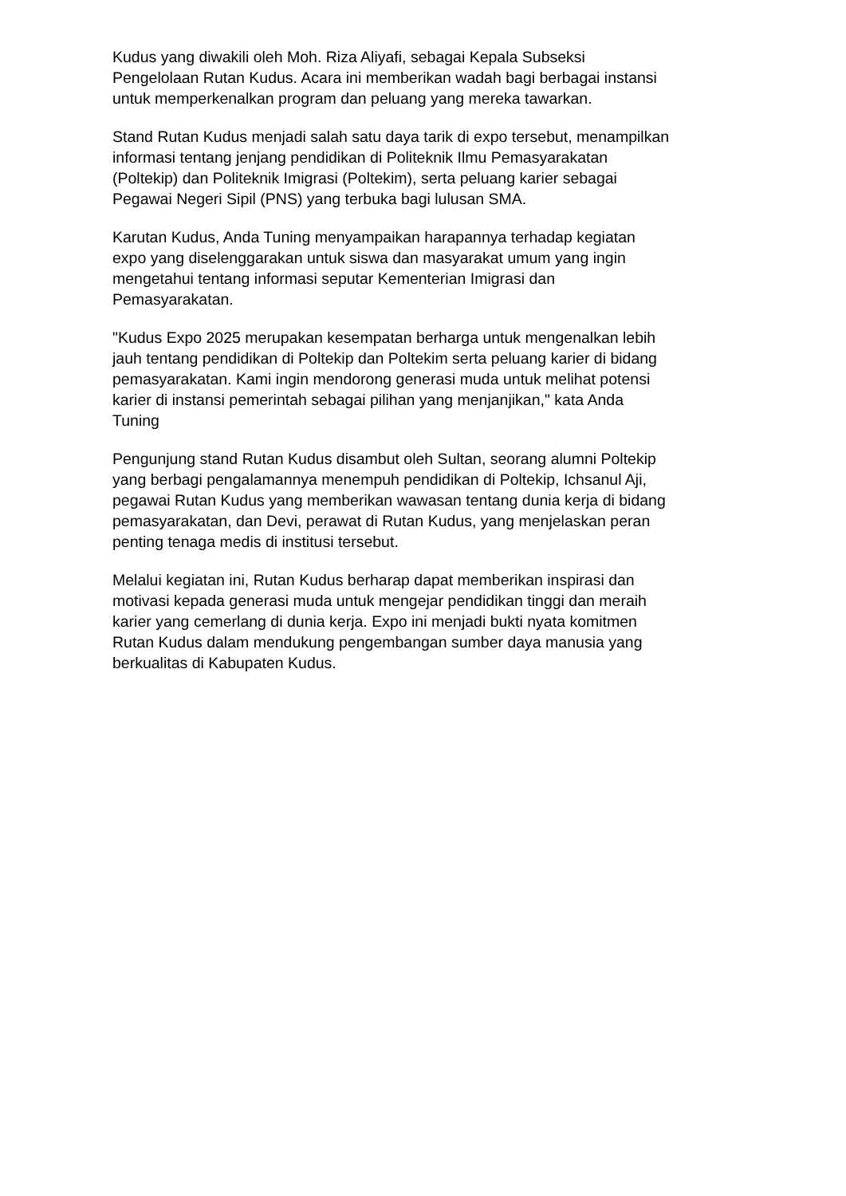Kudus yang diwakili oleh Moh. Riza Aliyafi, sebagai Kepala Subseksi
Pengelolaan Rutan Kudus. Acara ini memberikan wadah bagi berbagai instansi
untuk memperkenalkan program dan peluang yang mereka tawarkan.
Stand Rutan Kudus menjadi salah satu daya tarik di expo tersebut, menampilkan
informasi tentang jenjang pendidikan di Politeknik Ilmu Pemasyarakatan
(Poltekip) dan Politeknik Imigrasi (Poltekim), serta peluang karier sebagai
Pegawai Negeri Sipil (PNS) yang terbuka bagi lulusan SMA.
Karutan Kudus, Anda Tuning menyampaikan harapannya terhadap kegiatan
expo yang diselenggarakan untuk siswa dan masyarakat umum yang ingin
mengetahui tentang informasi seputar Kementerian Imigrasi dan
Pemasyarakatan.
"Kudus Expo 2025 merupakan kesempatan berharga untuk mengenalkan lebih
jauh tentang pendidikan di Poltekip dan Poltekim serta peluang karier di bidang
pemasyarakatan. Kami ingin mendorong generasi muda untuk melihat potensi
karier di instansi pemerintah sebagai pilihan yang menjanjikan," kata Anda
Tuning
Pengunjung stand Rutan Kudus disambut oleh Sultan, seorang alumni Poltekip
yang berbagi pengalamannya menempuh pendidikan di Poltekip, Ichsanul Aji,
pegawai Rutan Kudus yang memberikan wawasan tentang dunia kerja di bidang
pemasyarakatan, dan Devi, perawat di Rutan Kudus, yang menjelaskan peran
penting tenaga medis di institusi tersebut.
Melalui kegiatan ini, Rutan Kudus berharap dapat memberikan inspirasi dan
motivasi kepada generasi muda untuk mengejar pendidikan tinggi dan meraih
karier yang cemerlang di dunia kerja. Expo ini menjadi bukti nyata komitmen
Rutan Kudus dalam mendukung pengembangan sumber daya manusia yang
berkualitas di Kabupaten Kudus.